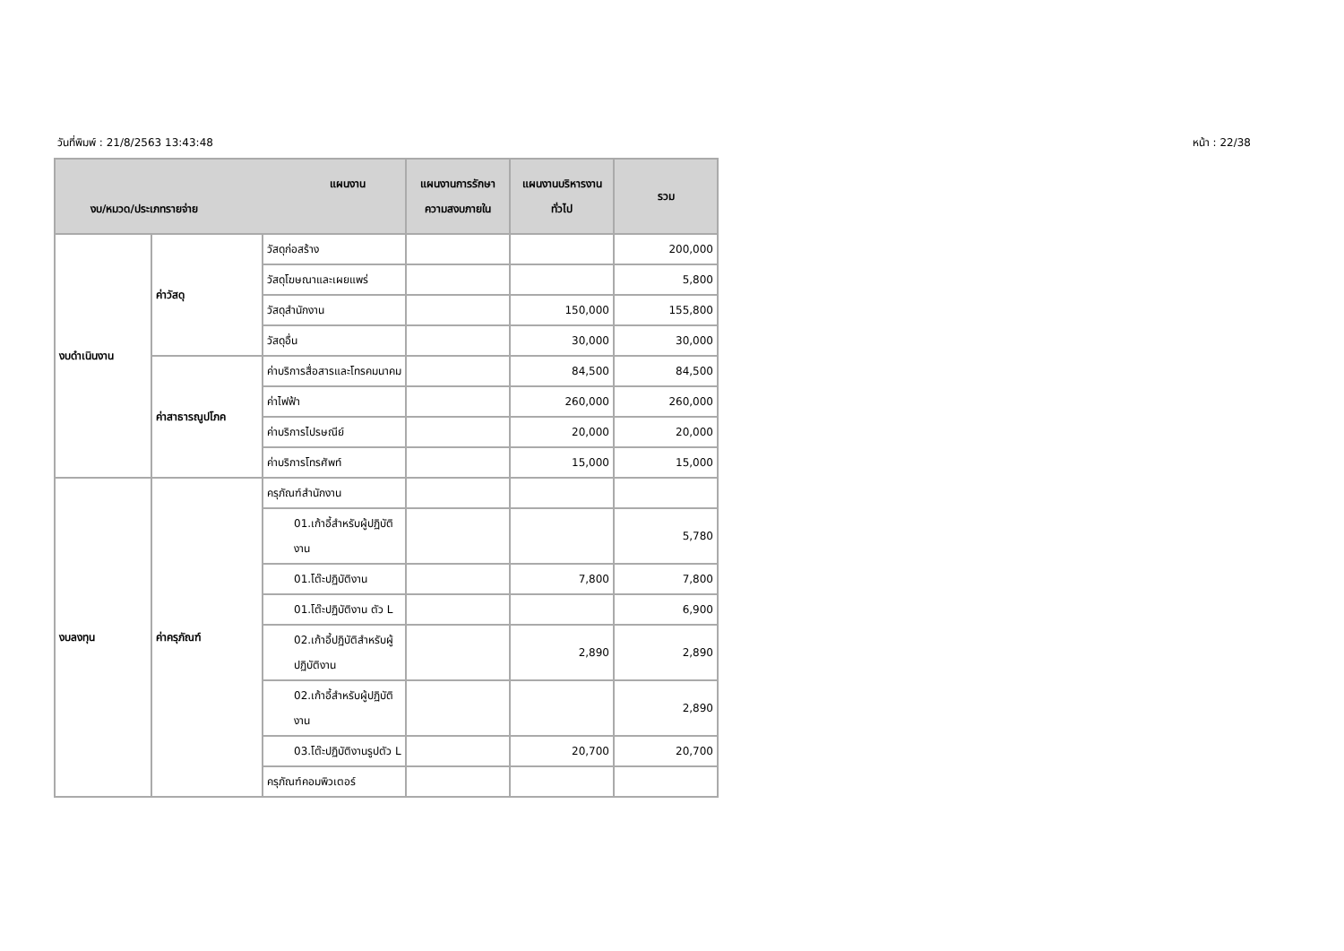วันที่พิมพ์ : 21/8/2563 13:43:48 หน้า : 22/38
| แผนงาน งบ/หมวด/ประเภทรายจ่าย | | | แผนงานการรักษาความสงบภายใน | แผนงานบริหารงานทั่วไป | รวม |
| --- | --- | --- | --- | --- | --- |
| งบดำเนินงาน | ค่าวัสดุ | วัสดุก่อสร้าง | | | 200,000 |
| | | วัสดุโฆษณาและเผยแพร่ | | | 5,800 |
| | | วัสดุสำนักงาน | | 150,000 | 155,800 |
| | | วัสดุอื่น | | 30,000 | 30,000 |
| | ค่าสาธารณูปโภค | ค่าบริการสื่อสารและโทรคมนาคม | | 84,500 | 84,500 |
| | | ค่าไฟฟ้า | | 260,000 | 260,000 |
| | | ค่าบริการไปรษณีย์ | | 20,000 | 20,000 |
| | | ค่าบริการโทรศัพท์ | | 15,000 | 15,000 |
| งบลงทุน | ค่าครุภัณฑ์ | ครุภัณฑ์สำนักงาน | | | |
| | | 01.เก้าอี้สำหรับผู้ปฏิบัติงาน | | | 5,780 |
| | | 01.โต๊ะปฏิบัติงาน | | 7,800 | 7,800 |
| | | 01.โต๊ะปฏิบัติงาน ตัว L | | | 6,900 |
| | | 02.เก้าอี้ปฏิบัติสำหรับผู้ปฏิบัติงาน | | 2,890 | 2,890 |
| | | 02.เก้าอี้สำหรับผู้ปฏิบัติงาน | | | 2,890 |
| | | 03.โต๊ะปฏิบัติงานรูปตัว L | | 20,700 | 20,700 |
| | | ครุภัณฑ์คอมพิวเตอร์ | | | |